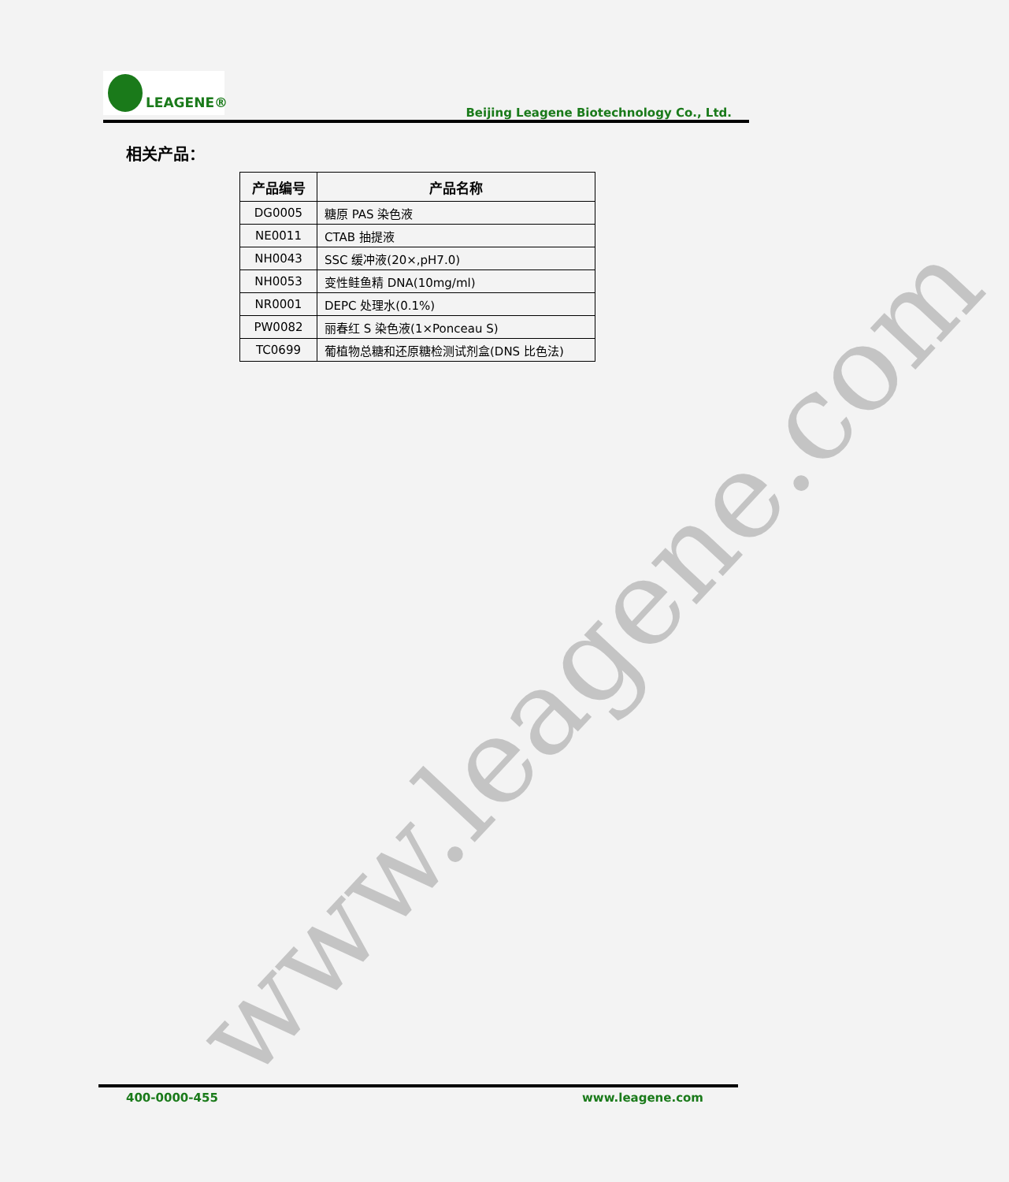www.leagene.com
LEAGENE®
Beijing Leagene Biotechnology Co., Ltd.
相关产品：
| 产品编号 | 产品名称 |
| --- | --- |
| DG0005 | 糖原 PAS 染色液 |
| NE0011 | CTAB 抽提液 |
| NH0043 | SSC 缓冲液(20×,pH7.0) |
| NH0053 | 变性鲑鱼精 DNA(10mg/ml) |
| NR0001 | DEPC 处理水(0.1%) |
| PW0082 | 丽春红 S 染色液(1×Ponceau S) |
| TC0699 | 葡植物总糖和还原糖检测试剂盒(DNS 比色法) |
400-0000-455 www.leagene.com